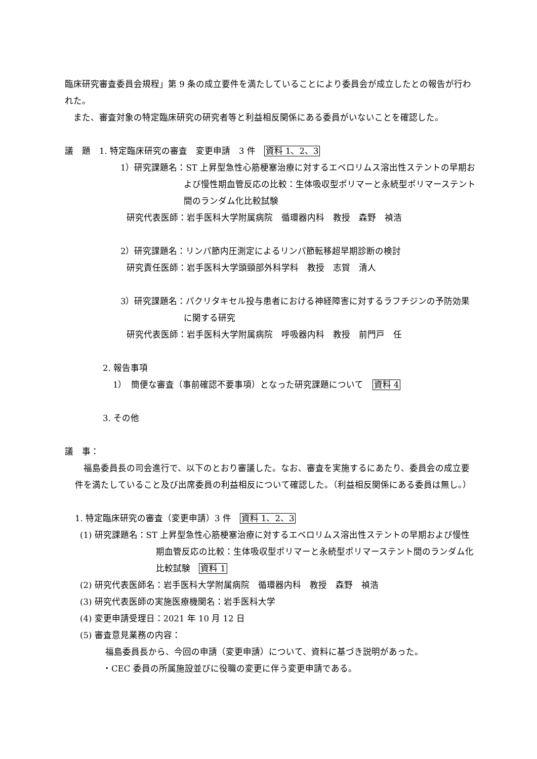臨床研究審査委員会規程」第 9 条の成立要件を満たしていることにより委員会が成立したとの報告が行われた。
　また、審査対象の特定臨床研究の研究者等と利益相反関係にある委員がいないことを確認した。
議　題　1. 特定臨床研究の審査　変更申請　3 件　資料 1、2、3
1）研究課題名：ST 上昇型急性心筋梗塞治療に対するエベロリムス溶出性ステントの早期および慢性期血管反応の比較：生体吸収型ポリマーと永続型ポリマーステント間のランダム化比較試験
研究代表医師：岩手医科大学附属病院　循環器内科　教授　森野　禎浩
2）研究課題名：リンパ節内圧測定によるリンパ節転移超早期診断の検討
研究責任医師：岩手医科大学頭頸部外科学科　教授　志賀　清人
3）研究課題名：パクリタキセル投与患者における神経障害に対するラフチジンの予防効果に関する研究
研究代表医師：岩手医科大学附属病院　呼吸器内科　教授　前門戸　任
2. 報告事項
1）　簡便な審査（事前確認不要事項）となった研究課題について　資料 4
3. その他
議　事：
　福島委員長の司会進行で、以下のとおり審議した。なお、審査を実施するにあたり、委員会の成立要件を満たしていること及び出席委員の利益相反について確認した。（利益相反関係にある委員は無し。）
1. 特定臨床研究の審査（変更申請）3 件　資料 1、2、3
(1) 研究課題名：ST 上昇型急性心筋梗塞治療に対するエベロリムス溶出性ステントの早期および慢性期血管反応の比較：生体吸収型ポリマーと永続型ポリマーステント間のランダム化比較試験　資料 1
(2) 研究代表医師名：岩手医科大学附属病院　循環器内科　教授　森野　禎浩
(3) 研究代表医師の実施医療機関名：岩手医科大学
(4) 変更申請受理日：2021 年 10 月 12 日
(5) 審査意見業務の内容：
福島委員長から、今回の申請（変更申請）について、資料に基づき説明があった。
・CEC 委員の所属施設並びに役職の変更に伴う変更申請である。